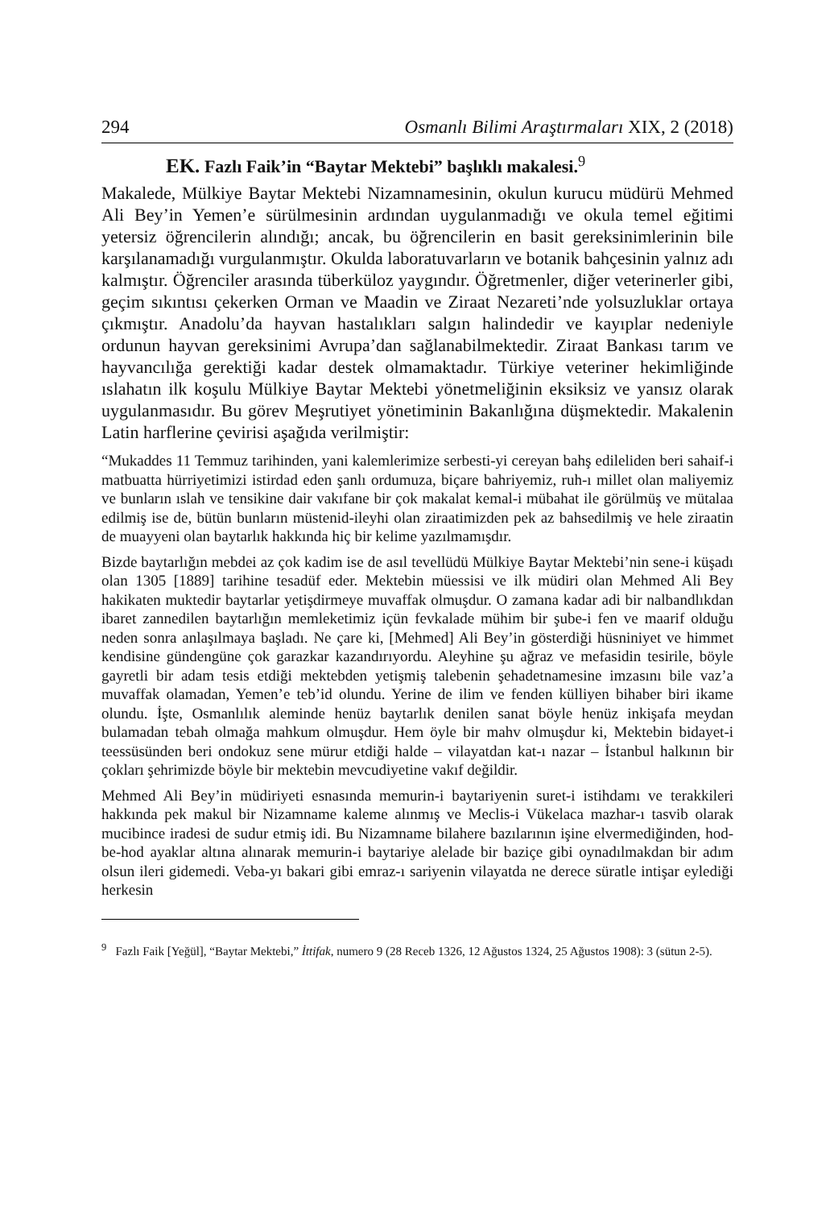294 Osmanlı Bilimi Araştırmaları XIX, 2 (2018)
EK. Fazlı Faik’in “Baytar Mektebi” başlıklı makalesi.<sup>9</sup>
Makalede, Mülkiye Baytar Mektebi Nizamnamesinin, okulun kurucu müdürü Mehmed Ali Bey’in Yemen’e sürülmesinin ardından uygulanmadığı ve okula temel eğitimi yetersiz öğrencilerin alındığı; ancak, bu öğrencilerin en basit gereksinimlerinin bile karşılanamadığı vurgulanmıştır. Okulda laboratuvarların ve botanik bahçesinin yalnız adı kalmıştır. Öğrenciler arasında tüberküloz yaygındır. Öğretmenler, diğer veterinerler gibi, geçim sıkıntısı çekerken Orman ve Maadin ve Ziraat Nezareti’nde yolsuzluklar ortaya çıkmıştır. Anadolu’da hayvan hastalıkları salgın halindedir ve kayıplar nedeniyle ordunun hayvan gereksinimi Avrupa’dan sağlanabilmektedir. Ziraat Bankası tarım ve hayvancılığa gerektiği kadar destek olmamaktadır. Türkiye veteriner hekimliğinde ıslahatın ilk koşulu Mülkiye Baytar Mektebi yönetmeliğinin eksiksiz ve yansız olarak uygulanmasıdır. Bu görev Meşrutiyet yönetiminin Bakanlığına düşmektedir. Makalenin Latin harflerine çevirisi aşağıda verilmiştir:
“Mukaddes 11 Temmuz tarihinden, yani kalemlerimize serbesti-yi cereyan bahş edileliden beri sahaif-i matbuatta hürriyetimizi istirdad eden şanlı ordumuza, biçare bahriyemiz, ruh-ı millet olan maliyemiz ve bunların ıslah ve tensikine dair vakıfane bir çok makalat kemal-i mübahat ile görülmüş ve mütalaa edilmiş ise de, bütün bunların müstenid-ileyhi olan ziraatimizden pek az bahsedilmiş ve hele ziraatin de muayyeni olan baytarlık hakkında hiç bir kelime yazılmamışdır.
Bizde baytarlığın mebdei az çok kadim ise de asıl tevellüdü Mülkiye Baytar Mektebi’nin sene-i küşadı olan 1305 [1889] tarihine tesadüf eder. Mektebin müessisi ve ilk müdiri olan Mehmed Ali Bey hakikaten muktedir baytarlar yetişdirmeye muvaffak olmuşdur. O zamana kadar adi bir nalbandlıkdan ibaret zannedilen baytarlığın memleketimiz içün fevkalade mühim bir şube-i fen ve maarif olduğu neden sonra anlaşılmaya başladı. Ne çare ki, [Mehmed] Ali Bey’in gösterdiği hüsniniyet ve himmet kendisine gündengüne çok garazkar kazandırıyordu. Aleyhine şu ağraz ve mefasidin tesirile, böyle gayretli bir adam tesis etdiği mektebden yetişmiş talebenin şehadetnamesine imzasını bile vaz’a muvaffak olamadan, Yemen’e teb’id olundu. Yerine de ilim ve fenden külliyen bihaber biri ikame olundu. İşte, Osmanlılık aleminde henüz baytarlık denilen sanat böyle henüz inkişafa meydan bulamadan tebah olmağa mahkum olmuşdur. Hem öyle bir mahv olmuşdur ki, Mektebin bidayet-i teessüsünden beri ondokuz sene mürur etdiği halde – vilayatdan kat-ı nazar – İstanbul halkının bir çokları şehrimizde böyle bir mektebin mevcudiyetine vakıf değildir.
Mehmed Ali Bey’in müdiriyeti esnasında memurin-i baytariyenin suret-i istihdamı ve terakkileri hakkında pek makul bir Nizamname kaleme alınmış ve Meclis-i Vükelaca mazhar-ı tasvib olarak mucibince iradesi de sudur etmiş idi. Bu Nizamname bilahere bazılarının işine elvermediğinden, hod-be-hod ayaklar altına alınarak memurin-i baytariye alelade bir baziçe gibi oynadılmakdan bir adım olsun ileri gidemedi. Veba-yı bakari gibi emraz-ı sariyenin vilayatda ne derece süratle intişar eylediği herkesin
<sup>9</sup> Fazlı Faik [Yeğül], “Baytar Mektebi,” İttifak, numero 9 (28 Receb 1326, 12 Ağustos 1324, 25 Ağustos 1908): 3 (sütun 2-5).